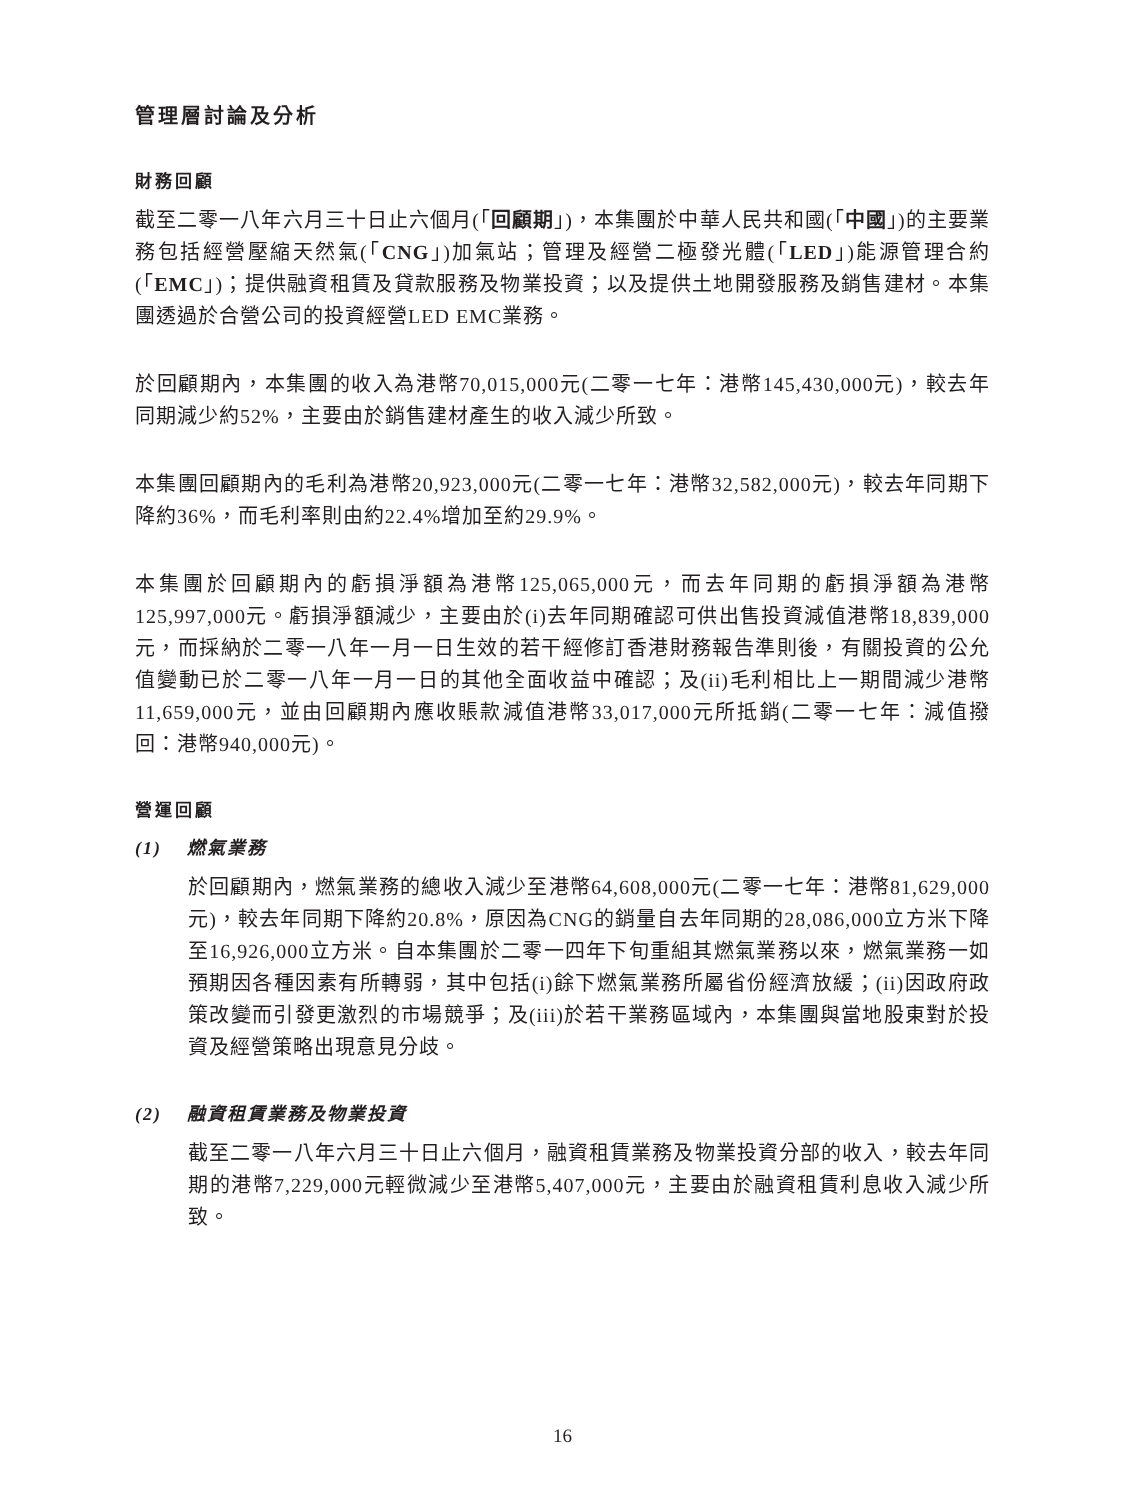管理層討論及分析
財務回顧
截至二零一八年六月三十日止六個月(「回顧期」)，本集團於中華人民共和國(「中國」)的主要業務包括經營壓縮天然氣(「CNG」)加氣站；管理及經營二極發光體(「LED」)能源管理合約(「EMC」)；提供融資租賃及貸款服務及物業投資；以及提供土地開發服務及銷售建材。本集團透過於合營公司的投資經營LED EMC業務。
於回顧期內，本集團的收入為港幣70,015,000元(二零一七年：港幣145,430,000元)，較去年同期減少約52%，主要由於銷售建材產生的收入減少所致。
本集團回顧期內的毛利為港幣20,923,000元(二零一七年：港幣32,582,000元)，較去年同期下降約36%，而毛利率則由約22.4%增加至約29.9%。
本集團於回顧期內的虧損淨額為港幣125,065,000元，而去年同期的虧損淨額為港幣125,997,000元。虧損淨額減少，主要由於(i)去年同期確認可供出售投資減值港幣18,839,000元，而採納於二零一八年一月一日生效的若干經修訂香港財務報告準則後，有關投資的公允值變動已於二零一八年一月一日的其他全面收益中確認；及(ii)毛利相比上一期間減少港幣11,659,000元，並由回顧期內應收賬款減值港幣33,017,000元所抵銷(二零一七年：減值撥回：港幣940,000元)。
營運回顧
(1) 燃氣業務
於回顧期內，燃氣業務的總收入減少至港幣64,608,000元(二零一七年：港幣81,629,000元)，較去年同期下降約20.8%，原因為CNG的銷量自去年同期的28,086,000立方米下降至16,926,000立方米。自本集團於二零一四年下旬重組其燃氣業務以來，燃氣業務一如預期因各種因素有所轉弱，其中包括(i)餘下燃氣業務所屬省份經濟放緩；(ii)因政府政策改變而引發更激烈的市場競爭；及(iii)於若干業務區域內，本集團與當地股東對於投資及經營策略出現意見分歧。
(2) 融資租賃業務及物業投資
截至二零一八年六月三十日止六個月，融資租賃業務及物業投資分部的收入，較去年同期的港幣7,229,000元輕微減少至港幣5,407,000元，主要由於融資租賃利息收入減少所致。
16